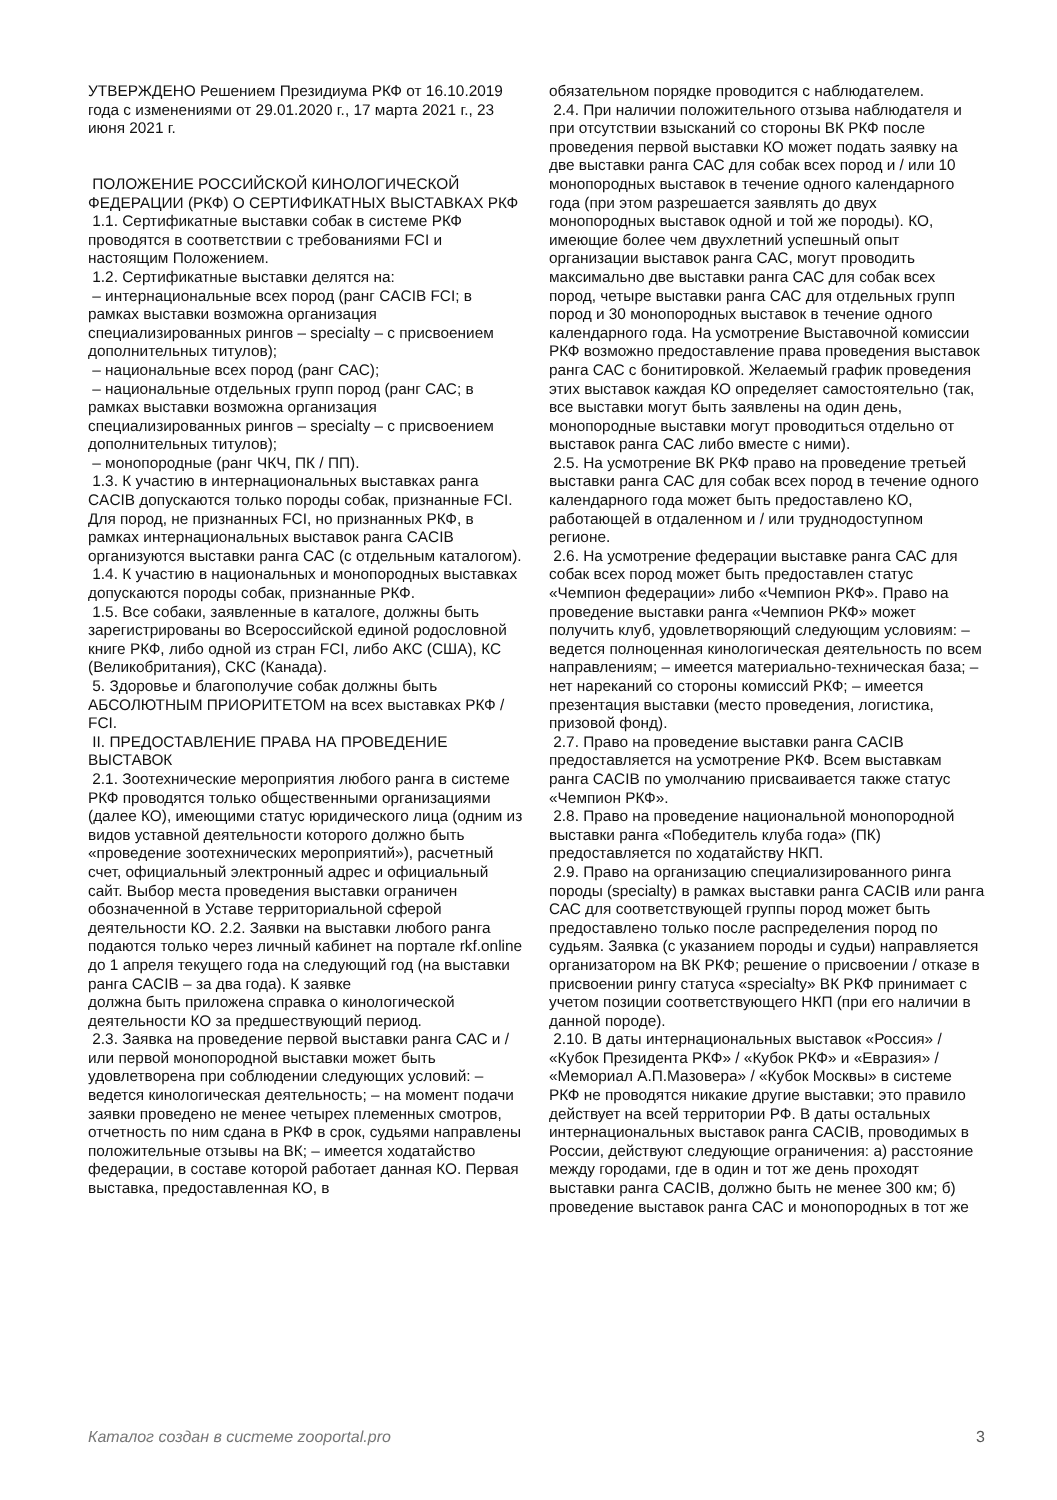УТВЕРЖДЕНО Решением Президиума РКФ от 16.10.2019 года с изменениями от 29.01.2020 г., 17 марта 2021 г., 23 июня 2021 г.
ПОЛОЖЕНИЕ РОССИЙСКОЙ КИНОЛОГИЧЕСКОЙ ФЕДЕРАЦИИ (РКФ) О СЕРТИФИКАТНЫХ ВЫСТАВКАХ РКФ
1.1. Сертификатные выставки собак в системе РКФ проводятся в соответствии с требованиями FCI и настоящим Положением.
1.2. Сертификатные выставки делятся на:
– интернациональные всех пород (ранг CACIB FCI; в рамках выставки возможна организация специализированных рингов – specialty – с присвоением дополнительных титулов);
– национальные всех пород (ранг САС);
– национальные отдельных групп пород (ранг САС; в рамках выставки возможна организация специализированных рингов – specialty – с присвоением дополнительных титулов);
– монопородные (ранг ЧКЧ, ПК / ПП).
1.3. К участию в интернациональных выставках ранга CACIB допускаются только породы собак, признанные FCI. Для пород, не признанных FCI, но признанных РКФ, в рамках интернациональных выставок ранга CACIB организуются выставки ранга САС (с отдельным каталогом).
1.4. К участию в национальных и монопородных выставках допускаются породы собак, признанные РКФ.
1.5. Все собаки, заявленные в каталоге, должны быть зарегистрированы во Всероссийской единой родословной книге РКФ, либо одной из стран FCI, либо АКС (США), КС (Великобритания), СКС (Канада).
5. Здоровье и благополучие собак должны быть АБСОЛЮТНЫМ ПРИОРИТЕТОМ на всех выставках РКФ / FCI.
II. ПРЕДОСТАВЛЕНИЕ ПРАВА НА ПРОВЕДЕНИЕ ВЫСТАВОК
2.1. Зоотехнические мероприятия любого ранга в системе РКФ проводятся только общественными организациями (далее КО), имеющими статус юридического лица (одним из видов уставной деятельности которого должно быть «проведение зоотехнических мероприятий»), расчетный счет, официальный электронный адрес и официальный сайт. Выбор места проведения выставки ограничен обозначенной в Уставе территориальной сферой деятельности КО. 2.2. Заявки на выставки любого ранга подаются только через личный кабинет на портале rkf.online
до 1 апреля текущего года на следующий год (на выставки ранга CACIB – за два года). К заявке
должна быть приложена справка о кинологической деятельности КО за предшествующий период.
2.3. Заявка на проведение первой выставки ранга САС и / или первой монопородной выставки может быть удовлетворена при соблюдении следующих условий: – ведется кинологическая деятельность; – на момент подачи заявки проведено не менее четырех племенных смотров, отчетность по ним сдана в РКФ в срок, судьями направлены положительные отзывы на ВК; – имеется ходатайство федерации, в составе которой работает данная КО. Первая выставка, предоставленная КО, в
обязательном порядке проводится с наблюдателем.
2.4. При наличии положительного отзыва наблюдателя и при отсутствии взысканий со стороны ВК РКФ после проведения первой выставки КО может подать заявку на две выставки ранга САС для собак всех пород и / или 10 монопородных выставок в течение одного календарного года (при этом разрешается заявлять до двух монопородных выставок одной и той же породы). КО, имеющие более чем двухлетний успешный опыт организации выставок ранга САС, могут проводить максимально две выставки ранга САС для собак всех пород, четыре выставки ранга САС для отдельных групп пород и 30 монопородных выставок в течение одного календарного года. На усмотрение Выставочной комиссии РКФ возможно предоставление права проведения выставок ранга САС с бонитировкой. Желаемый график проведения этих выставок каждая КО определяет самостоятельно (так, все выставки могут быть заявлены на один день, монопородные выставки могут проводиться отдельно от выставок ранга САС либо вместе с ними).
2.5. На усмотрение ВК РКФ право на проведение третьей выставки ранга САС для собак всех пород в течение одного календарного года может быть предоставлено КО, работающей в отдаленном и / или труднодоступном регионе.
2.6. На усмотрение федерации выставке ранга САС для собак всех пород может быть предоставлен статус «Чемпион федерации» либо «Чемпион РКФ». Право на проведение выставки ранга «Чемпион РКФ» может получить клуб, удовлетворяющий следующим условиям: – ведется полноценная кинологическая деятельность по всем направлениям; – имеется материально-техническая база; – нет нареканий со стороны комиссий РКФ; – имеется презентация выставки (место проведения, логистика, призовой фонд).
2.7. Право на проведение выставки ранга CACIB предоставляется на усмотрение РКФ. Всем выставкам ранга CACIB по умолчанию присваивается также статус «Чемпион РКФ».
2.8. Право на проведение национальной монопородной выставки ранга «Победитель клуба года» (ПК) предоставляется по ходатайству НКП.
2.9. Право на организацию специализированного ринга породы (specialty) в рамках выставки ранга CACIB или ранга САС для соответствующей группы пород может быть предоставлено только после распределения пород по судьям. Заявка (с указанием породы и судьи) направляется организатором на ВК РКФ; решение о присвоении / отказе в присвоении рингу статуса «specialty» ВК РКФ принимает с учетом позиции соответствующего НКП (при его наличии в данной породе).
2.10. В даты интернациональных выставок «Россия» / «Кубок Президента РКФ» / «Кубок РКФ» и «Евразия» / «Мемориал А.П.Мазовера» / «Кубок Москвы» в системе РКФ не проводятся никакие другие выставки; это правило действует на всей территории РФ. В даты остальных интернациональных выставок ранга CACIB, проводимых в России, действуют следующие ограничения: а) расстояние между городами, где в один и тот же день проходят выставки ранга CACIB, должно быть не менее 300 км; б) проведение выставок ранга САС и монопородных в тот же
Каталог создан в системе zooportal.pro 3